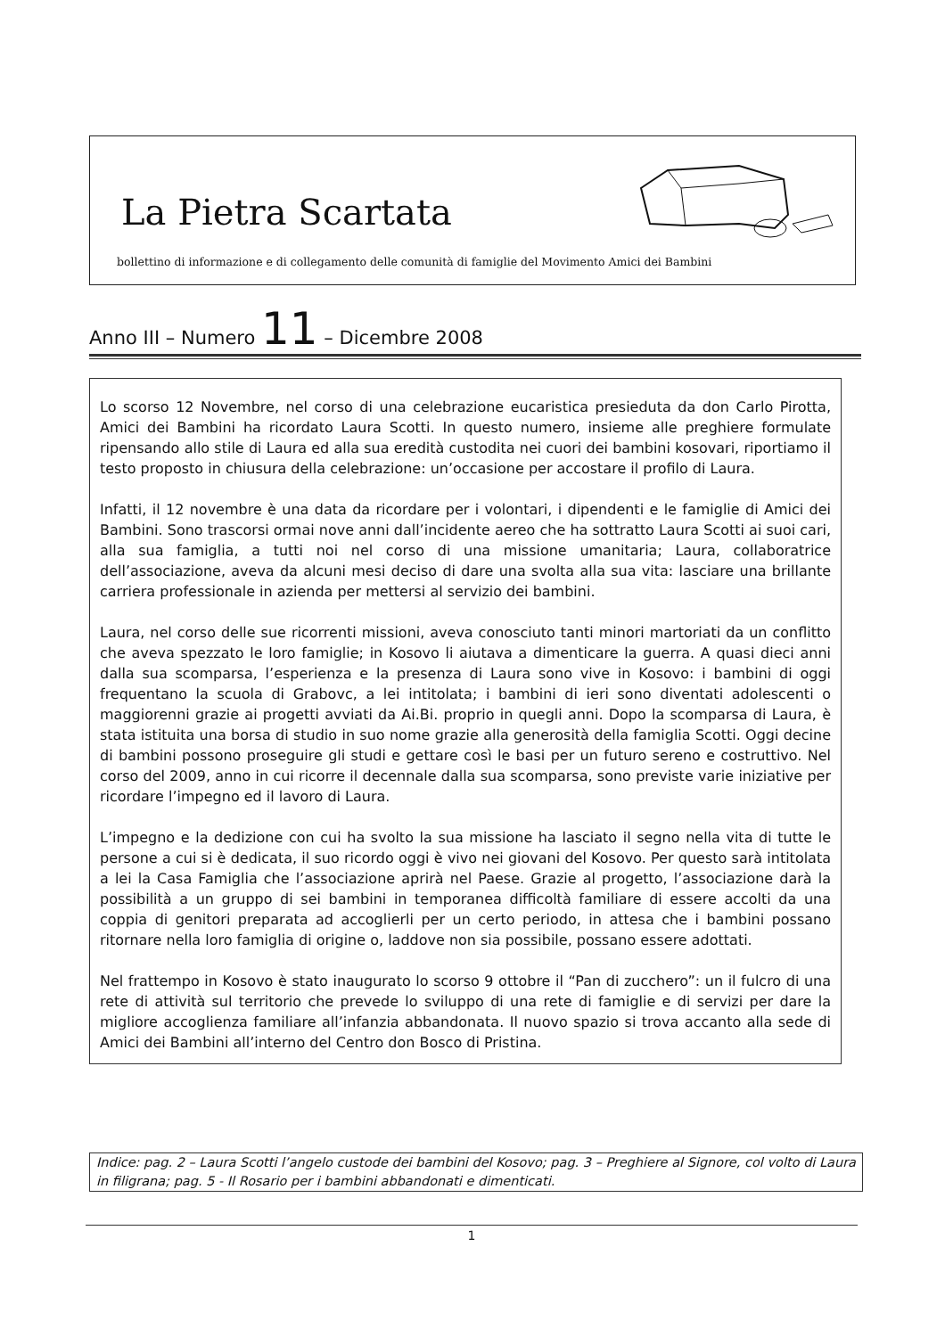La Pietra Scartata
bollettino di informazione e di collegamento delle comunità di famiglie del Movimento Amici dei Bambini
Anno III – Numero 11 – Dicembre 2008
Lo scorso 12 Novembre, nel corso di una celebrazione eucaristica presieduta da don Carlo Pirotta, Amici dei Bambini ha ricordato Laura Scotti. In questo numero, insieme alle preghiere formulate ripensando allo stile di Laura ed alla sua eredità custodita nei cuori dei bambini kosovari, riportiamo il testo proposto in chiusura della celebrazione: un’occasione per accostare il profilo di Laura.
Infatti, il 12 novembre è una data da ricordare per i volontari, i dipendenti e le famiglie di Amici dei Bambini. Sono trascorsi ormai nove anni dall’incidente aereo che ha sottratto Laura Scotti ai suoi cari, alla sua famiglia, a tutti noi nel corso di una missione umanitaria; Laura, collaboratrice dell’associazione, aveva da alcuni mesi deciso di dare una svolta alla sua vita: lasciare una brillante carriera professionale in azienda per mettersi al servizio dei bambini.
Laura, nel corso delle sue ricorrenti missioni, aveva conosciuto tanti minori martoriati da un conflitto che aveva spezzato le loro famiglie; in Kosovo li aiutava a dimenticare la guerra. A quasi dieci anni dalla sua scomparsa, l’esperienza e la presenza di Laura sono vive in Kosovo: i bambini di oggi frequentano la scuola di Grabovc, a lei intitolata; i bambini di ieri sono diventati adolescenti o maggiorenni grazie ai progetti avviati da Ai.Bi. proprio in quegli anni. Dopo la scomparsa di Laura, è stata istituita una borsa di studio in suo nome grazie alla generosità della famiglia Scotti. Oggi decine di bambini possono proseguire gli studi e gettare così le basi per un futuro sereno e costruttivo. Nel corso del 2009, anno in cui ricorre il decennale dalla sua scomparsa, sono previste varie iniziative per ricordare l’impegno ed il lavoro di Laura.
L’impegno e la dedizione con cui ha svolto la sua missione ha lasciato il segno nella vita di tutte le persone a cui si è dedicata, il suo ricordo oggi è vivo nei giovani del Kosovo. Per questo sarà intitolata a lei la Casa Famiglia che l’associazione aprirà nel Paese. Grazie al progetto, l’associazione darà la possibilità a un gruppo di sei bambini in temporanea difficoltà familiare di essere accolti da una coppia di genitori preparata ad accoglierli per un certo periodo, in attesa che i bambini possano ritornare nella loro famiglia di origine o, laddove non sia possibile, possano essere adottati.
Nel frattempo in Kosovo è stato inaugurato lo scorso 9 ottobre il “Pan di zucchero”: un il fulcro di una rete di attività sul territorio che prevede lo sviluppo di una rete di famiglie e di servizi per dare la migliore accoglienza familiare all’infanzia abbandonata. Il nuovo spazio si trova accanto alla sede di Amici dei Bambini all’interno del Centro don Bosco di Pristina.
Indice: pag. 2 – Laura Scotti l’angelo custode dei bambini del Kosovo; pag. 3 – Preghiere al Signore, col volto di Laura in filigrana; pag. 5 - Il Rosario per i bambini abbandonati e dimenticati.
1